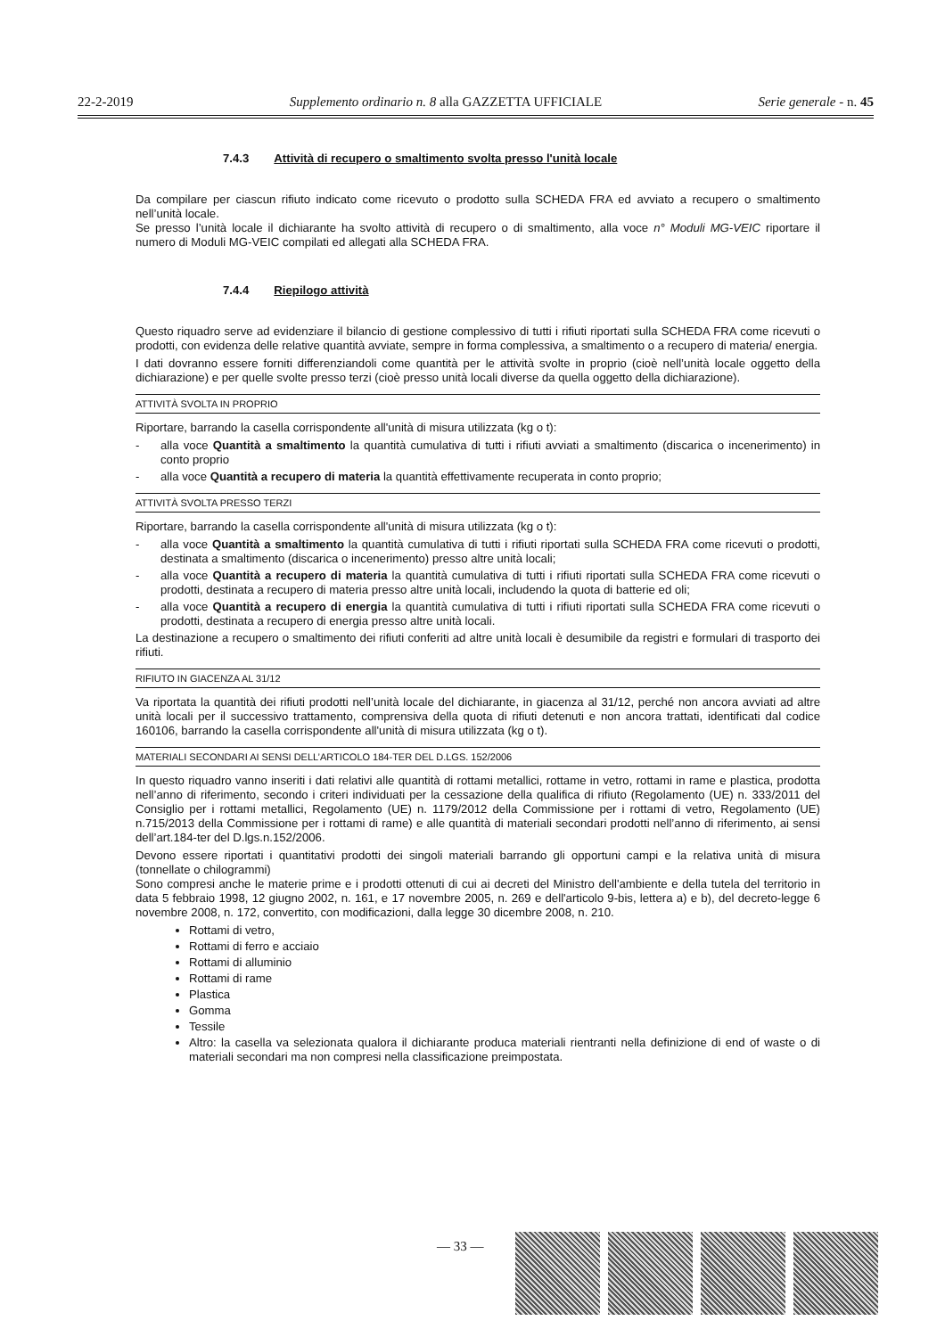22-2-2019 Supplemento ordinario n. 8 alla GAZZETTA UFFICIALE Serie generale - n. 45
7.4.3 Attività di recupero o smaltimento svolta presso l'unità locale
Da compilare per ciascun rifiuto indicato come ricevuto o prodotto sulla SCHEDA FRA ed avviato a recupero o smaltimento nell’unità locale.
Se presso l’unità locale il dichiarante ha svolto attività di recupero o di smaltimento, alla voce n° Moduli MG-VEIC riportare il numero di Moduli MG-VEIC compilati ed allegati alla SCHEDA FRA.
7.4.4 Riepilogo attività
Questo riquadro serve ad evidenziare il bilancio di gestione complessivo di tutti i rifiuti riportati sulla SCHEDA FRA come ricevuti o prodotti, con evidenza delle relative quantità avviate, sempre in forma complessiva, a smaltimento o a recupero di materia/ energia.
I dati dovranno essere forniti differenziandoli come quantità per le attività svolte in proprio (cioè nell’unità locale oggetto della dichiarazione) e per quelle svolte presso terzi (cioè presso unità locali diverse da quella oggetto della dichiarazione).
ATTIVITÀ SVOLTA IN PROPRIO
Riportare, barrando la casella corrispondente all'unità di misura utilizzata (kg o t):
- alla voce Quantità a smaltimento la quantità cumulativa di tutti i rifiuti avviati a smaltimento (discarica o incenerimento) in conto proprio
- alla voce Quantità a recupero di materia la quantità effettivamente recuperata in conto proprio;
ATTIVITÀ SVOLTA PRESSO TERZI
Riportare, barrando la casella corrispondente all'unità di misura utilizzata (kg o t):
- alla voce Quantità a smaltimento la quantità cumulativa di tutti i rifiuti riportati sulla SCHEDA FRA come ricevuti o prodotti, destinata a smaltimento (discarica o incenerimento) presso altre unità locali;
- alla voce Quantità a recupero di materia la quantità cumulativa di tutti i rifiuti riportati sulla SCHEDA FRA come ricevuti o prodotti, destinata a recupero di materia presso altre unità locali, includendo la quota di batterie ed oli;
- alla voce Quantità a recupero di energia la quantità cumulativa di tutti i rifiuti riportati sulla SCHEDA FRA come ricevuti o prodotti, destinata a recupero di energia presso altre unità locali.
La destinazione a recupero o smaltimento dei rifiuti conferiti ad altre unità locali è desumibile da registri e formulari di trasporto dei rifiuti.
RIFIUTO IN GIACENZA AL 31/12
Va riportata la quantità dei rifiuti prodotti nell’unità locale del dichiarante, in giacenza al 31/12, perché non ancora avviati ad altre unità locali per il successivo trattamento, comprensiva della quota di rifiuti detenuti e non ancora trattati, identificati dal codice 160106, barrando la casella corrispondente all'unità di misura utilizzata (kg o t).
MATERIALI SECONDARI AI SENSI DELL’ARTICOLO 184-TER DEL D.LGS. 152/2006
In questo riquadro vanno inseriti i dati relativi alle quantità di rottami metallici, rottame in vetro, rottami in rame e plastica, prodotta nell’anno di riferimento, secondo i criteri individuati per la cessazione della qualifica di rifiuto (Regolamento (UE) n. 333/2011 del Consiglio per i rottami metallici, Regolamento (UE) n. 1179/2012 della Commissione per i rottami di vetro, Regolamento (UE) n.715/2013 della Commissione per i rottami di rame) e alle quantità di materiali secondari prodotti nell’anno di riferimento, ai sensi dell’art.184-ter del D.lgs.n.152/2006.
Devono essere riportati i quantitativi prodotti dei singoli materiali barrando gli opportuni campi e la relativa unità di misura (tonnellate o chilogrammi)
Sono compresi anche le materie prime e i prodotti ottenuti di cui ai decreti del Ministro dell'ambiente e della tutela del territorio in data 5 febbraio 1998, 12 giugno 2002, n. 161, e 17 novembre 2005, n. 269 e dell'articolo 9-bis, lettera a) e b), del decreto-legge 6 novembre 2008, n. 172, convertito, con modificazioni, dalla legge 30 dicembre 2008, n. 210.
Rottami di vetro,
Rottami di ferro e acciaio
Rottami di alluminio
Rottami di rame
Plastica
Gomma
Tessile
Altro: la casella va selezionata qualora il dichiarante produca materiali rientranti nella definizione di end of waste o di materiali secondari ma non compresi nella classificazione preimpostata.
— 33 —